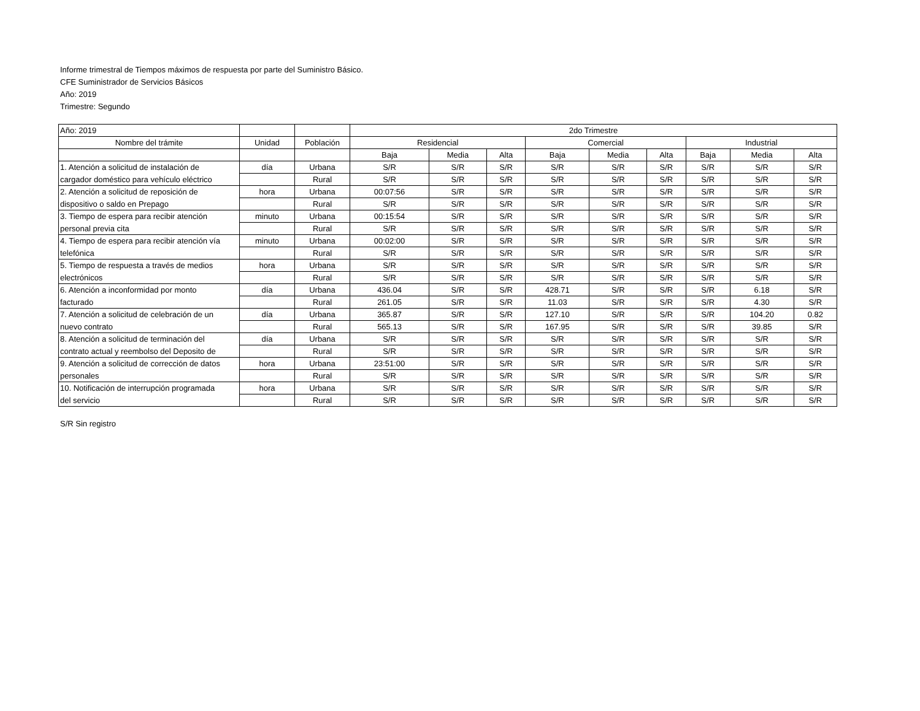Informe trimestral de Tiempos máximos de respuesta por parte del Suministro Básico.
CFE Suministrador de Servicios Básicos
Año: 2019
Trimestre: Segundo
| Año: 2019 | | | 2do Trimestre | | | | | | | | |
| --- | --- | --- | --- | --- | --- | --- | --- | --- | --- | --- | --- |
| Nombre del trámite | Unidad | Población | Residencial | | | Comercial | | | Industrial | | |
| | | | Baja | Media | Alta | Baja | Media | Alta | Baja | Media | Alta |
| 1. Atención a solicitud de instalación de | día | Urbana | S/R | S/R | S/R | S/R | S/R | S/R | S/R | S/R | S/R |
| cargador doméstico para vehículo eléctrico | | Rural | S/R | S/R | S/R | S/R | S/R | S/R | S/R | S/R | S/R |
| 2. Atención a solicitud de reposición de | hora | Urbana | 00:07:56 | S/R | S/R | S/R | S/R | S/R | S/R | S/R | S/R |
| dispositivo o saldo en Prepago | | Rural | S/R | S/R | S/R | S/R | S/R | S/R | S/R | S/R | S/R |
| 3. Tiempo de espera para recibir atención | minuto | Urbana | 00:15:54 | S/R | S/R | S/R | S/R | S/R | S/R | S/R | S/R |
| personal previa cita | | Rural | S/R | S/R | S/R | S/R | S/R | S/R | S/R | S/R | S/R |
| 4. Tiempo de espera para recibir atención vía | minuto | Urbana | 00:02:00 | S/R | S/R | S/R | S/R | S/R | S/R | S/R | S/R |
| telefónica | | Rural | S/R | S/R | S/R | S/R | S/R | S/R | S/R | S/R | S/R |
| 5. Tiempo de respuesta a través de medios | hora | Urbana | S/R | S/R | S/R | S/R | S/R | S/R | S/R | S/R | S/R |
| electrónicos | | Rural | S/R | S/R | S/R | S/R | S/R | S/R | S/R | S/R | S/R |
| 6. Atención a inconformidad por monto | día | Urbana | 436.04 | S/R | S/R | 428.71 | S/R | S/R | S/R | 6.18 | S/R |
| facturado | | Rural | 261.05 | S/R | S/R | 11.03 | S/R | S/R | S/R | 4.30 | S/R |
| 7. Atención a solicitud de celebración de un | día | Urbana | 365.87 | S/R | S/R | 127.10 | S/R | S/R | S/R | 104.20 | 0.82 |
| nuevo contrato | | Rural | 565.13 | S/R | S/R | 167.95 | S/R | S/R | S/R | 39.85 | S/R |
| 8. Atención a solicitud de terminación del | día | Urbana | S/R | S/R | S/R | S/R | S/R | S/R | S/R | S/R | S/R |
| contrato actual y reembolso del Deposito de | | Rural | S/R | S/R | S/R | S/R | S/R | S/R | S/R | S/R | S/R |
| 9. Atención a solicitud de corrección de datos | hora | Urbana | 23:51:00 | S/R | S/R | S/R | S/R | S/R | S/R | S/R | S/R |
| personales | | Rural | S/R | S/R | S/R | S/R | S/R | S/R | S/R | S/R | S/R |
| 10. Notificación de interrupción programada | hora | Urbana | S/R | S/R | S/R | S/R | S/R | S/R | S/R | S/R | S/R |
| del servicio | | Rural | S/R | S/R | S/R | S/R | S/R | S/R | S/R | S/R | S/R |
S/R Sin registro